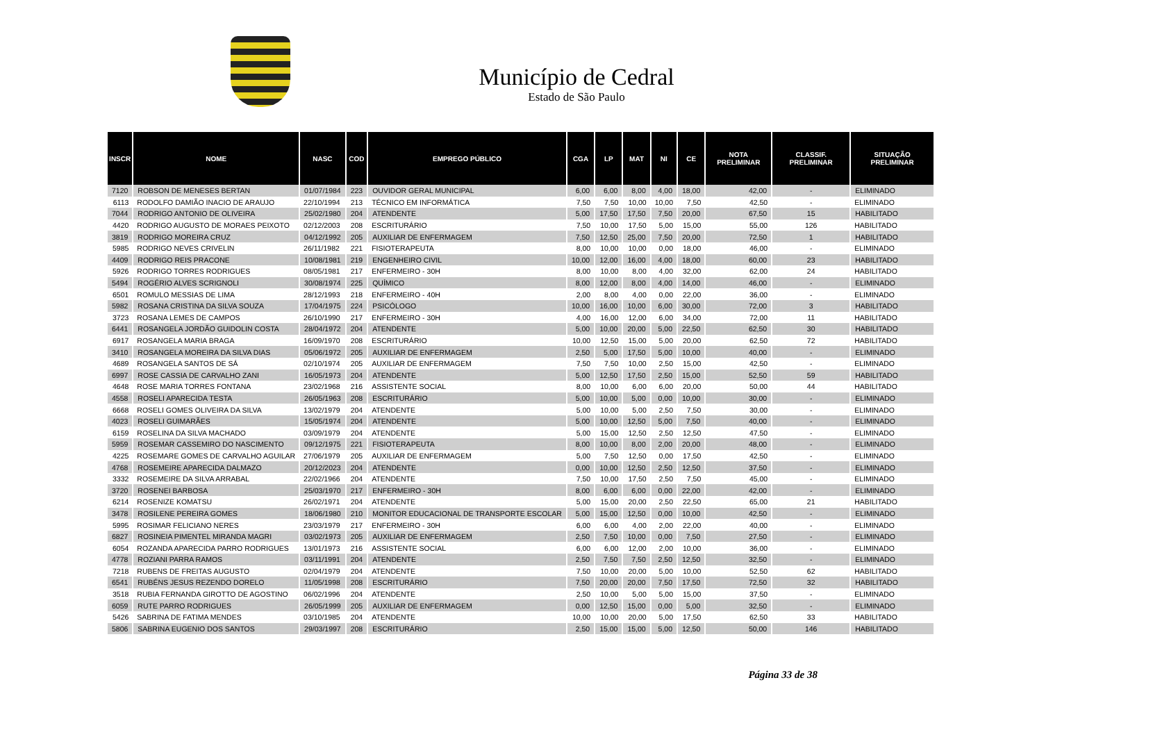Município de Cedral
Estado de São Paulo
| INSCR | NOME | NASC | COD | EMPREGO PÚBLICO | CGA | LP | MAT | NI | CE | NOTA PRELIMINAR | CLASSIF. PRELIMINAR | SITUAÇÃO PRELIMINAR |
| --- | --- | --- | --- | --- | --- | --- | --- | --- | --- | --- | --- | --- |
| 7120 | ROBSON DE MENESES BERTAN | 01/07/1984 | 223 | OUVIDOR GERAL MUNICIPAL | 6,00 | 6,00 | 8,00 | 4,00 | 18,00 | 42,00 | - | ELIMINADO |
| 6113 | RODOLFO DAMIÃO INACIO DE ARAUJO | 22/10/1994 | 213 | TÉCNICO EM INFORMÁTICA | 7,50 | 7,50 | 10,00 | 10,00 | 7,50 | 42,50 | - | ELIMINADO |
| 7044 | RODRIGO ANTONIO DE OLIVEIRA | 25/02/1980 | 204 | ATENDENTE | 5,00 | 17,50 | 17,50 | 7,50 | 20,00 | 67,50 | 15 | HABILITADO |
| 4420 | RODRIGO AUGUSTO DE MORAES PEIXOTO | 02/12/2003 | 208 | ESCRITURÁRIO | 7,50 | 10,00 | 17,50 | 5,00 | 15,00 | 55,00 | 126 | HABILITADO |
| 3819 | RODRIGO MOREIRA CRUZ | 04/12/1992 | 205 | AUXILIAR DE ENFERMAGEM | 7,50 | 12,50 | 25,00 | 7,50 | 20,00 | 72,50 | 1 | HABILITADO |
| 5985 | RODRIGO NEVES CRIVELIN | 26/11/1982 | 221 | FISIOTERAPEUTA | 8,00 | 10,00 | 10,00 | 0,00 | 18,00 | 46,00 | - | ELIMINADO |
| 4409 | RODRIGO REIS PRACONE | 10/08/1981 | 219 | ENGENHEIRO CIVIL | 10,00 | 12,00 | 16,00 | 4,00 | 18,00 | 60,00 | 23 | HABILITADO |
| 5926 | RODRIGO TORRES RODRIGUES | 08/05/1981 | 217 | ENFERMEIRO - 30H | 8,00 | 10,00 | 8,00 | 4,00 | 32,00 | 62,00 | 24 | HABILITADO |
| 5494 | ROGÉRIO ALVES SCRIGNOLI | 30/08/1974 | 225 | QUÍMICO | 8,00 | 12,00 | 8,00 | 4,00 | 14,00 | 46,00 | - | ELIMINADO |
| 6501 | ROMULO MESSIAS DE LIMA | 28/12/1993 | 218 | ENFERMEIRO - 40H | 2,00 | 8,00 | 4,00 | 0,00 | 22,00 | 36,00 | - | ELIMINADO |
| 5982 | ROSANA CRISTINA DA SILVA SOUZA | 17/04/1975 | 224 | PSICÓLOGO | 10,00 | 16,00 | 10,00 | 6,00 | 30,00 | 72,00 | 3 | HABILITADO |
| 3723 | ROSANA LEMES DE CAMPOS | 26/10/1990 | 217 | ENFERMEIRO - 30H | 4,00 | 16,00 | 12,00 | 6,00 | 34,00 | 72,00 | 11 | HABILITADO |
| 6441 | ROSANGELA JORDÃO GUIDOLIN COSTA | 28/04/1972 | 204 | ATENDENTE | 5,00 | 10,00 | 20,00 | 5,00 | 22,50 | 62,50 | 30 | HABILITADO |
| 6917 | ROSANGELA MARIA BRAGA | 16/09/1970 | 208 | ESCRITURÁRIO | 10,00 | 12,50 | 15,00 | 5,00 | 20,00 | 62,50 | 72 | HABILITADO |
| 3410 | ROSANGELA MOREIRA DA SILVA DIAS | 05/06/1972 | 205 | AUXILIAR DE ENFERMAGEM | 2,50 | 5,00 | 17,50 | 5,00 | 10,00 | 40,00 | - | ELIMINADO |
| 4689 | ROSANGELA SANTOS DE SÁ | 02/10/1974 | 205 | AUXILIAR DE ENFERMAGEM | 7,50 | 7,50 | 10,00 | 2,50 | 15,00 | 42,50 | - | ELIMINADO |
| 6997 | ROSE CASSIA DE CARVALHO ZANI | 16/05/1973 | 204 | ATENDENTE | 5,00 | 12,50 | 17,50 | 2,50 | 15,00 | 52,50 | 59 | HABILITADO |
| 4648 | ROSE MARIA TORRES FONTANA | 23/02/1968 | 216 | ASSISTENTE SOCIAL | 8,00 | 10,00 | 6,00 | 6,00 | 20,00 | 50,00 | 44 | HABILITADO |
| 4558 | ROSELI APARECIDA TESTA | 26/05/1963 | 208 | ESCRITURÁRIO | 5,00 | 10,00 | 5,00 | 0,00 | 10,00 | 30,00 | - | ELIMINADO |
| 6668 | ROSELI GOMES OLIVEIRA DA SILVA | 13/02/1979 | 204 | ATENDENTE | 5,00 | 10,00 | 5,00 | 2,50 | 7,50 | 30,00 | - | ELIMINADO |
| 4023 | ROSELI GUIMARÃES | 15/05/1974 | 204 | ATENDENTE | 5,00 | 10,00 | 12,50 | 5,00 | 7,50 | 40,00 | - | ELIMINADO |
| 6159 | ROSELINA DA SILVA MACHADO | 03/09/1979 | 204 | ATENDENTE | 5,00 | 15,00 | 12,50 | 2,50 | 12,50 | 47,50 | - | ELIMINADO |
| 5959 | ROSEMAR CASSEMIRO DO NASCIMENTO | 09/12/1975 | 221 | FISIOTERAPEUTA | 8,00 | 10,00 | 8,00 | 2,00 | 20,00 | 48,00 | - | ELIMINADO |
| 4225 | ROSEMARE GOMES DE CARVALHO AGUILAR | 27/06/1979 | 205 | AUXILIAR DE ENFERMAGEM | 5,00 | 7,50 | 12,50 | 0,00 | 17,50 | 42,50 | - | ELIMINADO |
| 4768 | ROSEMEIRE APARECIDA DALMAZO | 20/12/2023 | 204 | ATENDENTE | 0,00 | 10,00 | 12,50 | 2,50 | 12,50 | 37,50 | - | ELIMINADO |
| 3332 | ROSEMEIRE DA SILVA ARRABAL | 22/02/1966 | 204 | ATENDENTE | 7,50 | 10,00 | 17,50 | 2,50 | 7,50 | 45,00 | - | ELIMINADO |
| 3720 | ROSENEI BARBOSA | 25/03/1970 | 217 | ENFERMEIRO - 30H | 8,00 | 6,00 | 6,00 | 0,00 | 22,00 | 42,00 | - | ELIMINADO |
| 6214 | ROSENIZE KOMATSU | 26/02/1971 | 204 | ATENDENTE | 5,00 | 15,00 | 20,00 | 2,50 | 22,50 | 65,00 | 21 | HABILITADO |
| 3478 | ROSILENE PEREIRA GOMES | 18/06/1980 | 210 | MONITOR EDUCACIONAL DE TRANSPORTE ESCOLAR | 5,00 | 15,00 | 12,50 | 0,00 | 10,00 | 42,50 | - | ELIMINADO |
| 5995 | ROSIMAR FELICIANO NERES | 23/03/1979 | 217 | ENFERMEIRO - 30H | 6,00 | 6,00 | 4,00 | 2,00 | 22,00 | 40,00 | - | ELIMINADO |
| 6827 | ROSINEIA PIMENTEL MIRANDA MAGRI | 03/02/1973 | 205 | AUXILIAR DE ENFERMAGEM | 2,50 | 7,50 | 10,00 | 0,00 | 7,50 | 27,50 | - | ELIMINADO |
| 6054 | ROZANDA APARECIDA PARRO RODRIGUES | 13/01/1973 | 216 | ASSISTENTE SOCIAL | 6,00 | 6,00 | 12,00 | 2,00 | 10,00 | 36,00 | - | ELIMINADO |
| 4778 | ROZIANI PARRA RAMOS | 03/11/1991 | 204 | ATENDENTE | 2,50 | 7,50 | 7,50 | 2,50 | 12,50 | 32,50 | - | ELIMINADO |
| 7218 | RUBENS DE FREITAS AUGUSTO | 02/04/1979 | 204 | ATENDENTE | 7,50 | 10,00 | 20,00 | 5,00 | 10,00 | 52,50 | 62 | HABILITADO |
| 6541 | RUBÉNS JESUS REZENDO DORELO | 11/05/1998 | 208 | ESCRITURÁRIO | 7,50 | 20,00 | 20,00 | 7,50 | 17,50 | 72,50 | 32 | HABILITADO |
| 3518 | RUBIA FERNANDA GIROTTO DE AGOSTINO | 06/02/1996 | 204 | ATENDENTE | 2,50 | 10,00 | 5,00 | 5,00 | 15,00 | 37,50 | - | ELIMINADO |
| 6059 | RUTE PARRO RODRIGUES | 26/05/1999 | 205 | AUXILIAR DE ENFERMAGEM | 0,00 | 12,50 | 15,00 | 0,00 | 5,00 | 32,50 | - | ELIMINADO |
| 5426 | SABRINA DE FATIMA MENDES | 03/10/1985 | 204 | ATENDENTE | 10,00 | 10,00 | 20,00 | 5,00 | 17,50 | 62,50 | 33 | HABILITADO |
| 5806 | SABRINA EUGENIO DOS SANTOS | 29/03/1997 | 208 | ESCRITURÁRIO | 2,50 | 15,00 | 15,00 | 5,00 | 12,50 | 50,00 | 146 | HABILITADO |
Página 33 de 38